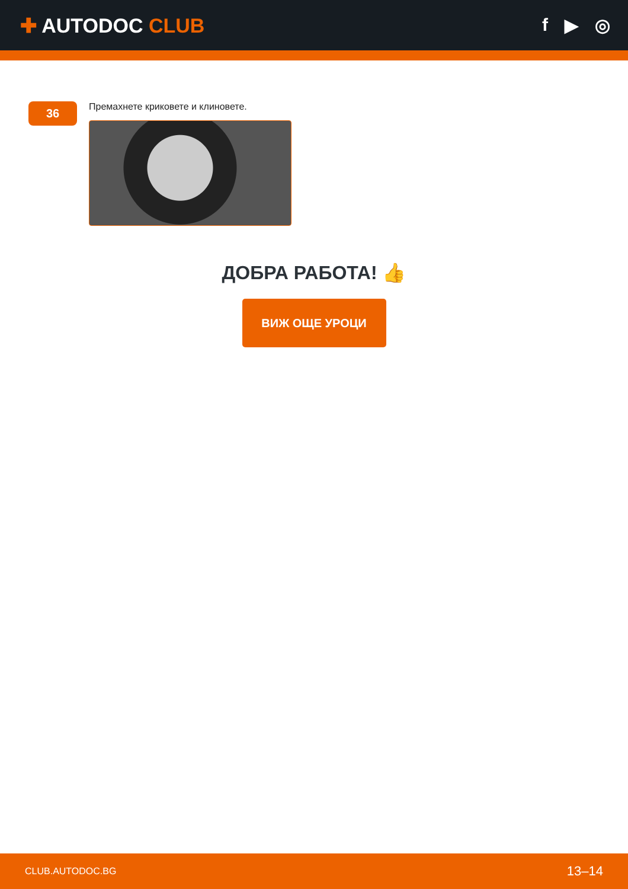✚ AUTODOC CLUB f ▶ ◎
36
Премахнете криковете и клиновете.
ДОБРА РАБОТА! 👍
ВИЖ ОЩЕ УРОЦИ
CLUB.AUTODOC.BG 13–14